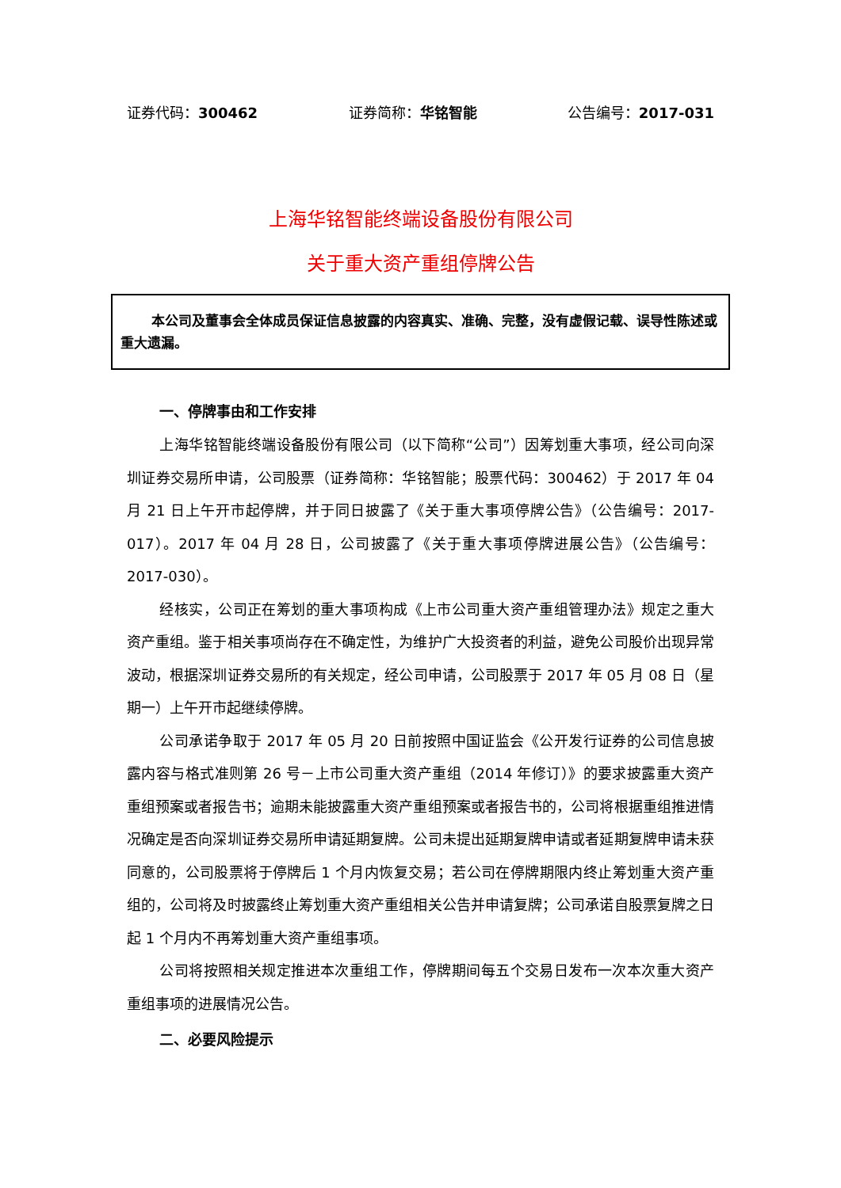证券代码：300462 证券简称：华铭智能 公告编号：2017-031
上海华铭智能终端设备股份有限公司
关于重大资产重组停牌公告
本公司及董事会全体成员保证信息披露的内容真实、准确、完整，没有虚假记载、误导性陈述或重大遗漏。
一、停牌事由和工作安排
上海华铭智能终端设备股份有限公司（以下简称“公司”）因筹划重大事项，经公司向深圳证券交易所申请，公司股票（证券简称：华铭智能；股票代码：300462）于 2017 年 04 月 21 日上午开市起停牌，并于同日披露了《关于重大事项停牌公告》（公告编号：2017-017）。2017 年 04 月 28 日，公司披露了《关于重大事项停牌进展公告》（公告编号：2017-030）。
经核实，公司正在筹划的重大事项构成《上市公司重大资产重组管理办法》规定之重大资产重组。鉴于相关事项尚存在不确定性，为维护广大投资者的利益，避免公司股价出现异常波动，根据深圳证券交易所的有关规定，经公司申请，公司股票于 2017 年 05 月 08 日（星期一）上午开市起继续停牌。
公司承诺争取于 2017 年 05 月 20 日前按照中国证监会《公开发行证券的公司信息披露内容与格式准则第 26 号－上市公司重大资产重组（2014 年修订）》的要求披露重大资产重组预案或者报告书；逾期未能披露重大资产重组预案或者报告书的，公司将根据重组推进情况确定是否向深圳证券交易所申请延期复牌。公司未提出延期复牌申请或者延期复牌申请未获同意的，公司股票将于停牌后 1 个月内恢复交易；若公司在停牌期限内终止筹划重大资产重组的，公司将及时披露终止筹划重大资产重组相关公告并申请复牌；公司承诺自股票复牌之日起 1 个月内不再筹划重大资产重组事项。
公司将按照相关规定推进本次重组工作，停牌期间每五个交易日发布一次本次重大资产重组事项的进展情况公告。
二、必要风险提示